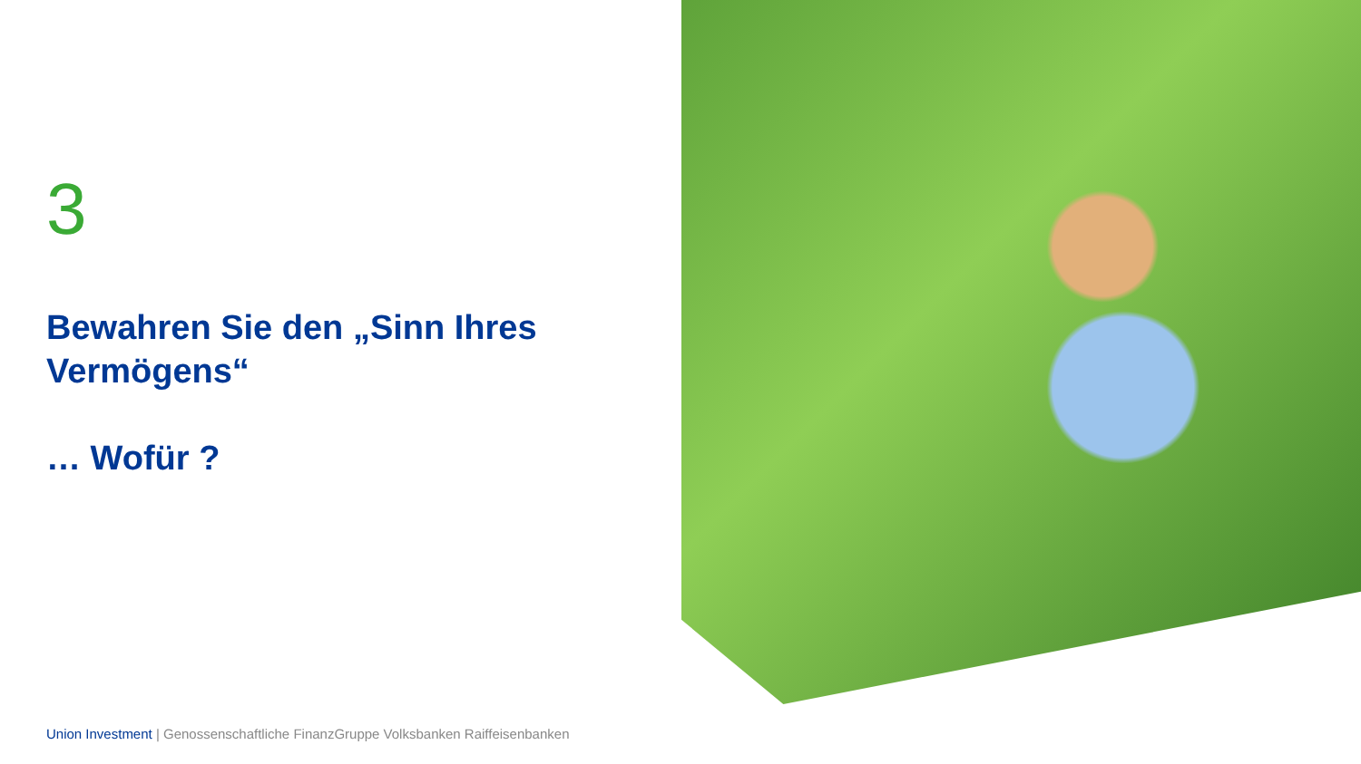3
Bewahren Sie den „Sinn Ihres Vermögens“
… Wofür ?
Union Investment | Genossenschaftliche FinanzGruppe Volksbanken Raiffeisenbanken